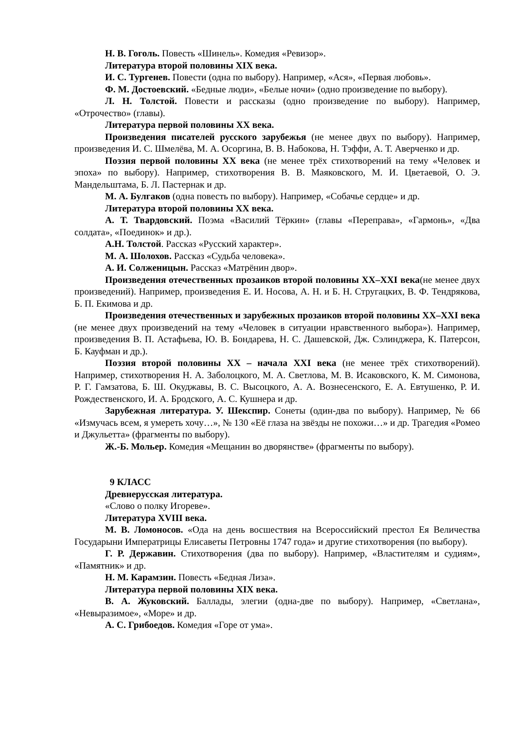Н. В. Гоголь. Повесть «Шинель». Комедия «Ревизор».
Литература второй половины XIX века.
И. С. Тургенев. Повести (одна по выбору). Например, «Ася», «Первая любовь».
Ф. М. Достоевский. «Бедные люди», «Белые ночи» (одно произведение по выбору).
Л. Н. Толстой. Повести и рассказы (одно произведение по выбору). Например, «Отрочество» (главы).
Литература первой половины XX века.
Произведения писателей русского зарубежья (не менее двух по выбору). Например, произведения И. С. Шмелёва, М. А. Осоргина, В. В. Набокова, Н. Тэффи, А. Т. Аверченко и др.
Поэзия первой половины ХХ века (не менее трёх стихотворений на тему «Человек и эпоха» по выбору). Например, стихотворения В. В. Маяковского, М. И. Цветаевой, О. Э. Мандельштама, Б. Л. Пастернак и др.
М. А. Булгаков (одна повесть по выбору). Например, «Собачье сердце» и др.
Литература второй половины XX века.
А. Т. Твардовский. Поэма «Василий Тёркин» (главы «Переправа», «Гармонь», «Два солдата», «Поединок» и др.).
А.Н. Толстой. Рассказ «Русский характер».
М. А. Шолохов. Рассказ «Судьба человека».
А. И. Солженицын. Рассказ «Матрёнин двор».
Произведения отечественных прозаиков второй половины XX–XXI века(не менее двух произведений). Например, произведения Е. И. Носова, А. Н. и Б. Н. Стругацких, В. Ф. Тендрякова, Б. П. Екимова и др.
Произведения отечественных и зарубежных прозаиков второй половины XX–XXI века (не менее двух произведений на тему «Человек в ситуации нравственного выбора»). Например, произведения В. П. Астафьева, Ю. В. Бондарева, Н. С. Дашевской, Дж. Сэлинджера, К. Патерсон, Б. Кауфман и др.).
Поэзия второй половины XX – начала XXI века (не менее трёх стихотворений). Например, стихотворения Н. А. Заболоцкого, М. А. Светлова, М. В. Исаковского, К. М. Симонова, Р. Г. Гамзатова, Б. Ш. Окуджавы, В. С. Высоцкого, А. А. Вознесенского, Е. А. Евтушенко, Р. И. Рождественского, И. А. Бродского, А. С. Кушнера и др.
Зарубежная литература. У. Шекспир. Сонеты (один-два по выбору). Например, № 66 «Измучась всем, я умереть хочу…», № 130 «Её глаза на звёзды не похожи…» и др. Трагедия «Ромео и Джульетта» (фрагменты по выбору).
Ж.-Б. Мольер. Комедия «Мещанин во дворянстве» (фрагменты по выбору).
9 КЛАСС
Древнерусская литература.
«Слово о полку Игореве».
Литература XVIII века.
М. В. Ломоносов. «Ода на день восшествия на Всероссийский престол Ея Величества Государыни Императрицы Елисаветы Петровны 1747 года» и другие стихотворения (по выбору).
Г. Р. Державин. Стихотворения (два по выбору). Например, «Властителям и судиям», «Памятник» и др.
Н. М. Карамзин. Повесть «Бедная Лиза».
Литература первой половины XIX века.
В. А. Жуковский. Баллады, элегии (одна-две по выбору). Например, «Светлана», «Невыразимое», «Море» и др.
А. С. Грибоедов. Комедия «Горе от ума».